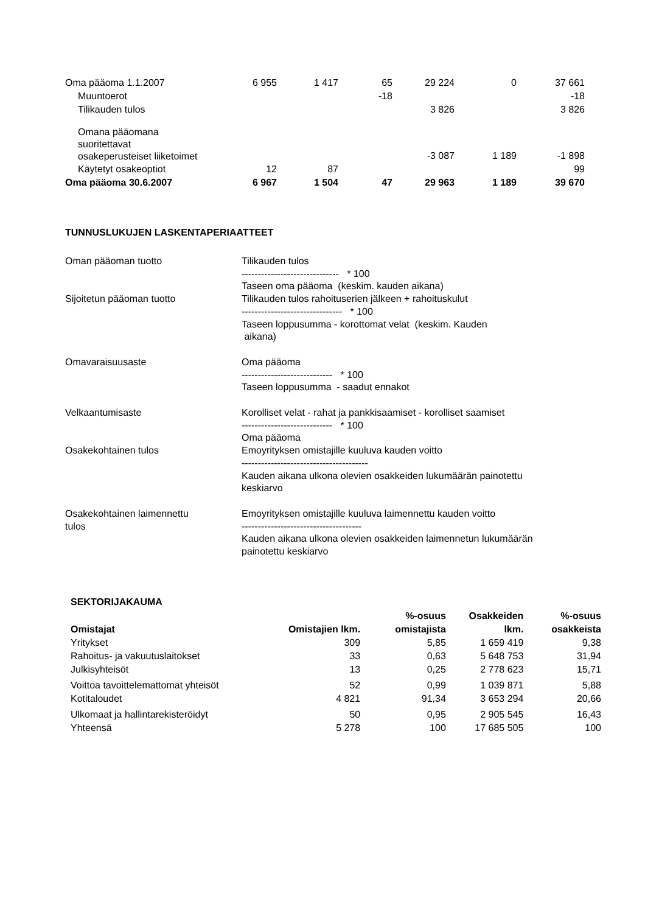| Oma pääoma 1.1.2007 | 6 955 | 1 417 | 65 | 29 224 | 0 | 37 661 |
| Muuntoerot | | | -18 | | | -18 |
| Tilikauden tulos | | | | 3 826 | | 3 826 |
| Omana pääomana suoritettavat osakeperusteiset liiketoimet | | | | -3 087 | 1 189 | -1 898 |
| Käytetyt osakeoptiot | 12 | 87 | | | | 99 |
| Oma pääoma 30.6.2007 | 6 967 | 1 504 | 47 | 29 963 | 1 189 | 39 670 |
TUNNUSLUKUJEN LASKENTAPERIAATTEET
| Oman pääoman tuotto | Tilikauden tulos ------------------------------ * 100 Taseen oma pääoma (keskim. kauden aikana) |
| Sijoitetun pääoman tuotto | Tilikauden tulos rahoituserien jälkeen + rahoituskulut ------------------------------- * 100 Taseen loppusumma - korottomat velat (keskim. Kauden aikana) |
| Omavaraisuusaste | Oma pääoma ---------------------------- * 100 Taseen loppusumma - saadut ennakot |
| Velkaantumisaste | Korolliset velat - rahat ja pankkisaamiset - korolliset saamiset ---------------------------- * 100 Oma pääoma |
| Osakekohtainen tulos | Emoyrityksen omistajille kuuluva kauden voitto --------------------------------------- Kauden aikana ulkona olevien osakkeiden lukumäärän painotettu keskiarvo |
| Osakekohtainen laimennettu tulos | Emoyrityksen omistajille kuuluva laimennettu kauden voitto ------------------------------------- Kauden aikana ulkona olevien osakkeiden laimennetun lukumäärän painotettu keskiarvo |
SEKTORIJAKAUMA
| Omistajat | Omistajien lkm. | %-osuus omistajista | Osakkeiden lkm. | %-osuus osakkeista |
| --- | --- | --- | --- | --- |
| Yritykset | 309 | 5,85 | 1 659 419 | 9,38 |
| Rahoitus- ja vakuutuslaitokset | 33 | 0,63 | 5 648 753 | 31,94 |
| Julkisyhteisöt | 13 | 0,25 | 2 778 623 | 15,71 |
| Voittoa tavoittelemattomat yhteisöt | 52 | 0,99 | 1 039 871 | 5,88 |
| Kotitaloudet | 4 821 | 91,34 | 3 653 294 | 20,66 |
| Ulkomaat ja hallintarekisteröidyt | 50 | 0,95 | 2 905 545 | 16,43 |
| Yhteensä | 5 278 | 100 | 17 685 505 | 100 |